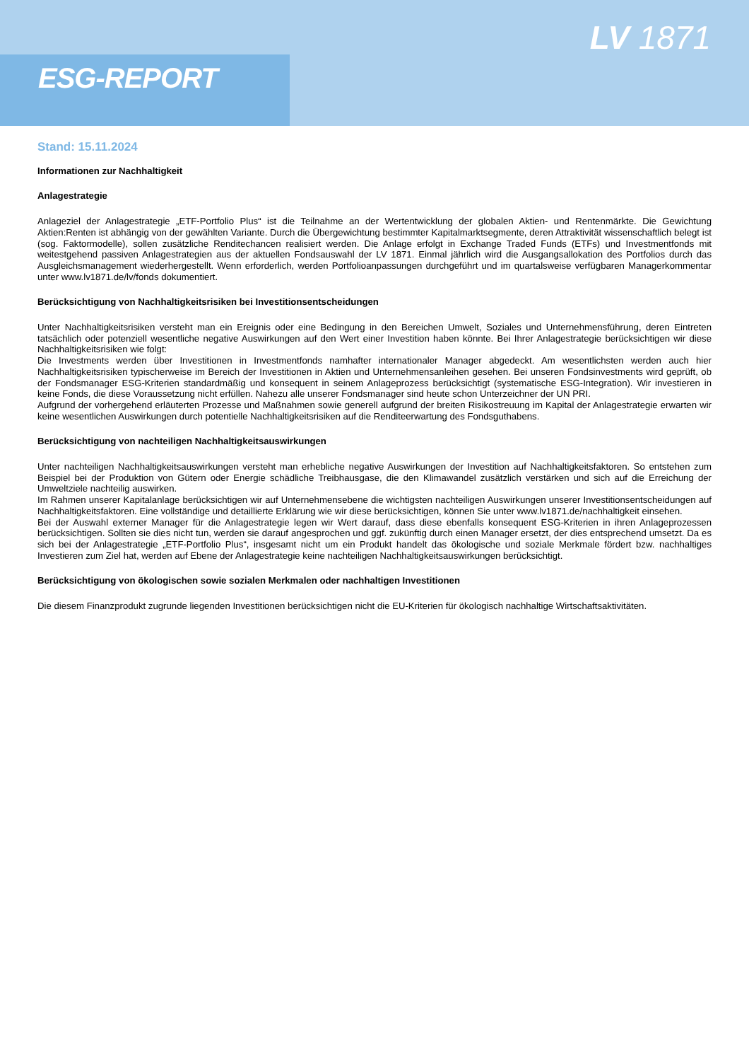ESG-REPORT
LV 1871
Stand: 15.11.2024
Informationen zur Nachhaltigkeit
Anlagestrategie
Anlageziel der Anlagestrategie „ETF-Portfolio Plus“ ist die Teilnahme an der Wertentwicklung der globalen Aktien- und Rentenmärkte. Die Gewichtung Aktien:Renten ist abhängig von der gewählten Variante. Durch die Übergewichtung bestimmter Kapitalmarktsegmente, deren Attraktivität wissenschaftlich belegt ist (sog. Faktormodelle), sollen zusätzliche Renditechancen realisiert werden. Die Anlage erfolgt in Exchange Traded Funds (ETFs) und Investmentfonds mit weitestgehend passiven Anlagestrategien aus der aktuellen Fondsauswahl der LV 1871. Einmal jährlich wird die Ausgangsallokation des Portfolios durch das Ausgleichsmanagement wiederhergestellt. Wenn erforderlich, werden Portfolioanpassungen durchgeführt und im quartalsweise verfügbaren Managerkommentar unter www.lv1871.de/lv/fonds dokumentiert.
Berücksichtigung von Nachhaltigkeitsrisiken bei Investitionsentscheidungen
Unter Nachhaltigkeitsrisiken versteht man ein Ereignis oder eine Bedingung in den Bereichen Umwelt, Soziales und Unternehmensführung, deren Eintreten tatsächlich oder potenziell wesentliche negative Auswirkungen auf den Wert einer Investition haben könnte. Bei Ihrer Anlagestrategie berücksichtigen wir diese Nachhaltigkeitsrisiken wie folgt:
Die Investments werden über Investitionen in Investmentfonds namhafter internationaler Manager abgedeckt. Am wesentlichsten werden auch hier Nachhaltigkeitsrisiken typischerweise im Bereich der Investitionen in Aktien und Unternehmensanleihen gesehen. Bei unseren Fondsinvestments wird geprüft, ob der Fondsmanager ESG-Kriterien standardmäßig und konsequent in seinem Anlageprozess berücksichtigt (systematische ESG-Integration). Wir investieren in keine Fonds, die diese Voraussetzung nicht erfüllen. Nahezu alle unserer Fondsmanager sind heute schon Unterzeichner der UN PRI.
Aufgrund der vorhergehend erläuterten Prozesse und Maßnahmen sowie generell aufgrund der breiten Risikostreuung im Kapital der Anlagestrategie erwarten wir keine wesentlichen Auswirkungen durch potentielle Nachhaltigkeitsrisiken auf die Renditeerwartung des Fondsguthabens.
Berücksichtigung von nachteiligen Nachhaltigkeitsauswirkungen
Unter nachteiligen Nachhaltigkeitsauswirkungen versteht man erhebliche negative Auswirkungen der Investition auf Nachhaltigkeitsfaktoren. So entstehen zum Beispiel bei der Produktion von Gütern oder Energie schädliche Treibhausgase, die den Klimawandel zusätzlich verstärken und sich auf die Erreichung der Umweltziele nachteilig auswirken.
Im Rahmen unserer Kapitalanlage berücksichtigen wir auf Unternehmensebene die wichtigsten nachteiligen Auswirkungen unserer Investitionsentscheidungen auf Nachhaltigkeitsfaktoren. Eine vollständige und detaillierte Erklärung wie wir diese berücksichtigen, können Sie unter www.lv1871.de/nachhaltigkeit einsehen.
Bei der Auswahl externer Manager für die Anlagestrategie legen wir Wert darauf, dass diese ebenfalls konsequent ESG-Kriterien in ihren Anlageprozessen berücksichtigen. Sollten sie dies nicht tun, werden sie darauf angesprochen und ggf. zukünftig durch einen Manager ersetzt, der dies entsprechend umsetzt. Da es sich bei der Anlagestrategie „ETF-Portfolio Plus“, insgesamt nicht um ein Produkt handelt das ökologische und soziale Merkmale fördert bzw. nachhaltiges Investieren zum Ziel hat, werden auf Ebene der Anlagestrategie keine nachteiligen Nachhaltigkeitsauswirkungen berücksichtigt.
Berücksichtigung von ökologischen sowie sozialen Merkmalen oder nachhaltigen Investitionen
Die diesem Finanzprodukt zugrunde liegenden Investitionen berücksichtigen nicht die EU-Kriterien für ökologisch nachhaltige Wirtschaftsaktivitäten.